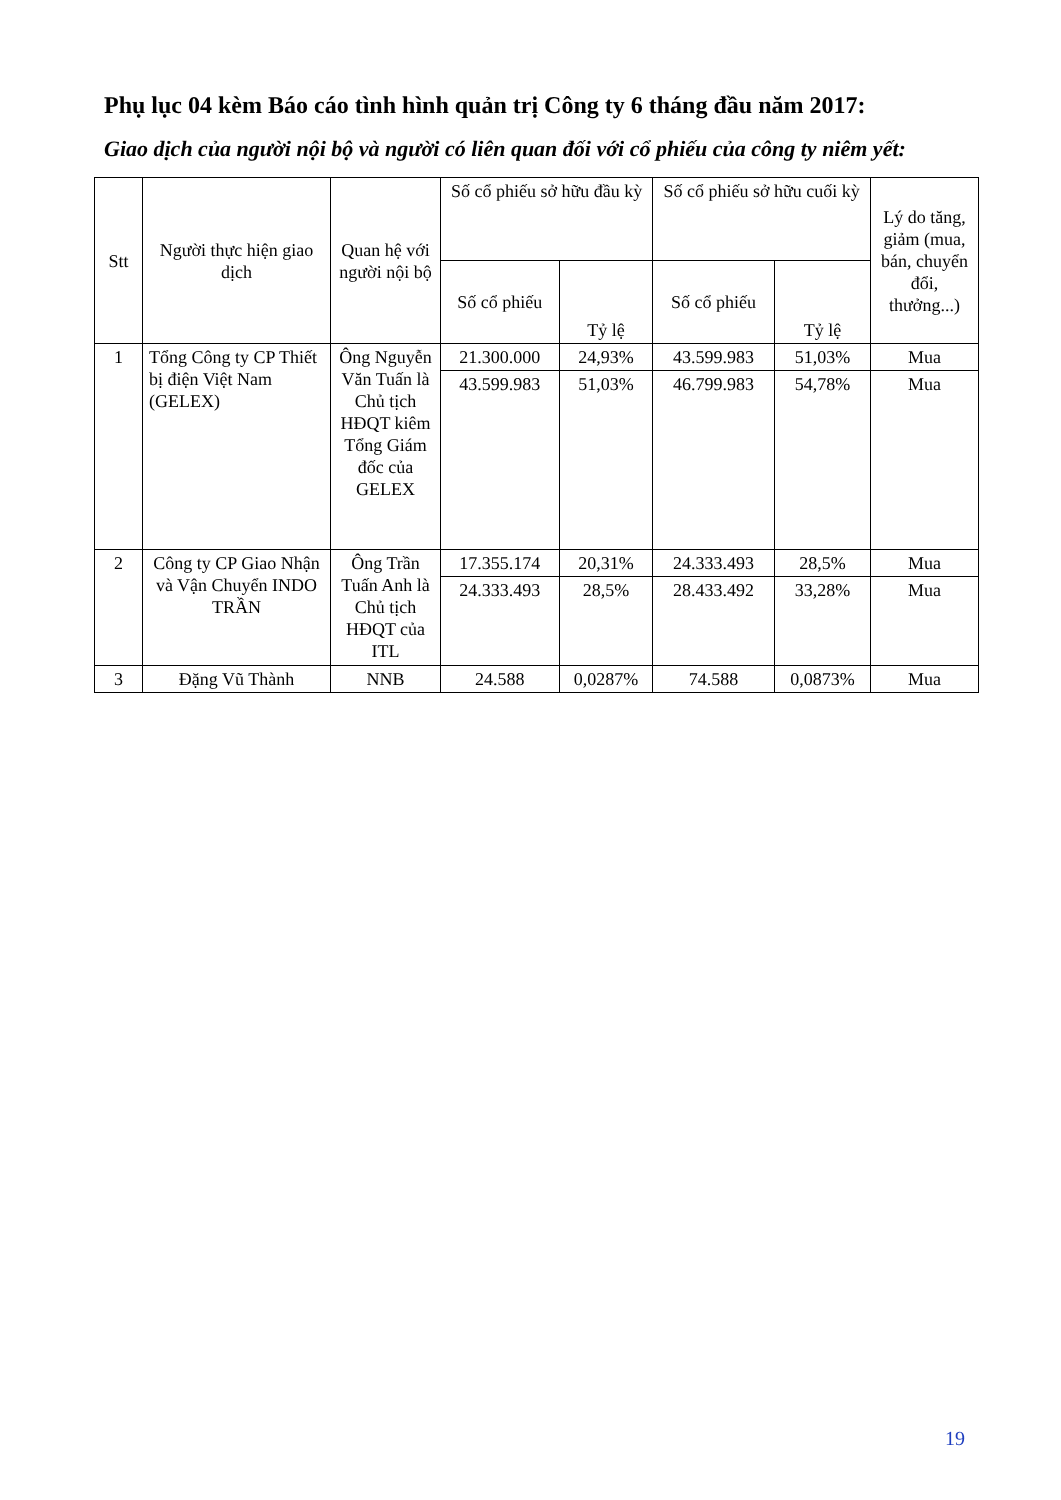Phụ lục 04 kèm Báo cáo tình hình quản trị Công ty 6 tháng đầu năm 2017:
Giao dịch của người nội bộ và người có liên quan đối với cổ phiếu của công ty niêm yết:
| Stt | Người thực hiện giao dịch | Quan hệ với người nội bộ | Số cổ phiếu sở hữu đầu kỳ | | Số cổ phiếu sở hữu cuối kỳ | | Lý do tăng, giảm (mua, bán, chuyển đổi, thưởng...) |
| --- | --- | --- | --- | --- | --- | --- | --- |
| | | | Số cổ phiếu | Tỷ lệ | Số cổ phiếu | Tỷ lệ | |
| 1 | Tổng Công ty CP Thiết bị điện Việt Nam (GELEX) | Ông Nguyễn Văn Tuấn là Chủ tịch HĐQT kiêm Tổng Giám đốc của GELEX | 21.300.000 | 24,93% | 43.599.983 | 51,03% | Mua |
| | | | 43.599.983 | 51,03% | 46.799.983 | 54,78% | Mua |
| 2 | Công ty CP Giao Nhận và Vận Chuyển INDO TRẦN | Ông Trần Tuấn Anh là Chủ tịch HĐQT của ITL | 17.355.174 | 20,31% | 24.333.493 | 28,5% | Mua |
| | | | 24.333.493 | 28,5% | 28.433.492 | 33,28% | Mua |
| 3 | Đặng Vũ Thành | NNB | 24.588 | 0,0287% | 74.588 | 0,0873% | Mua |
19